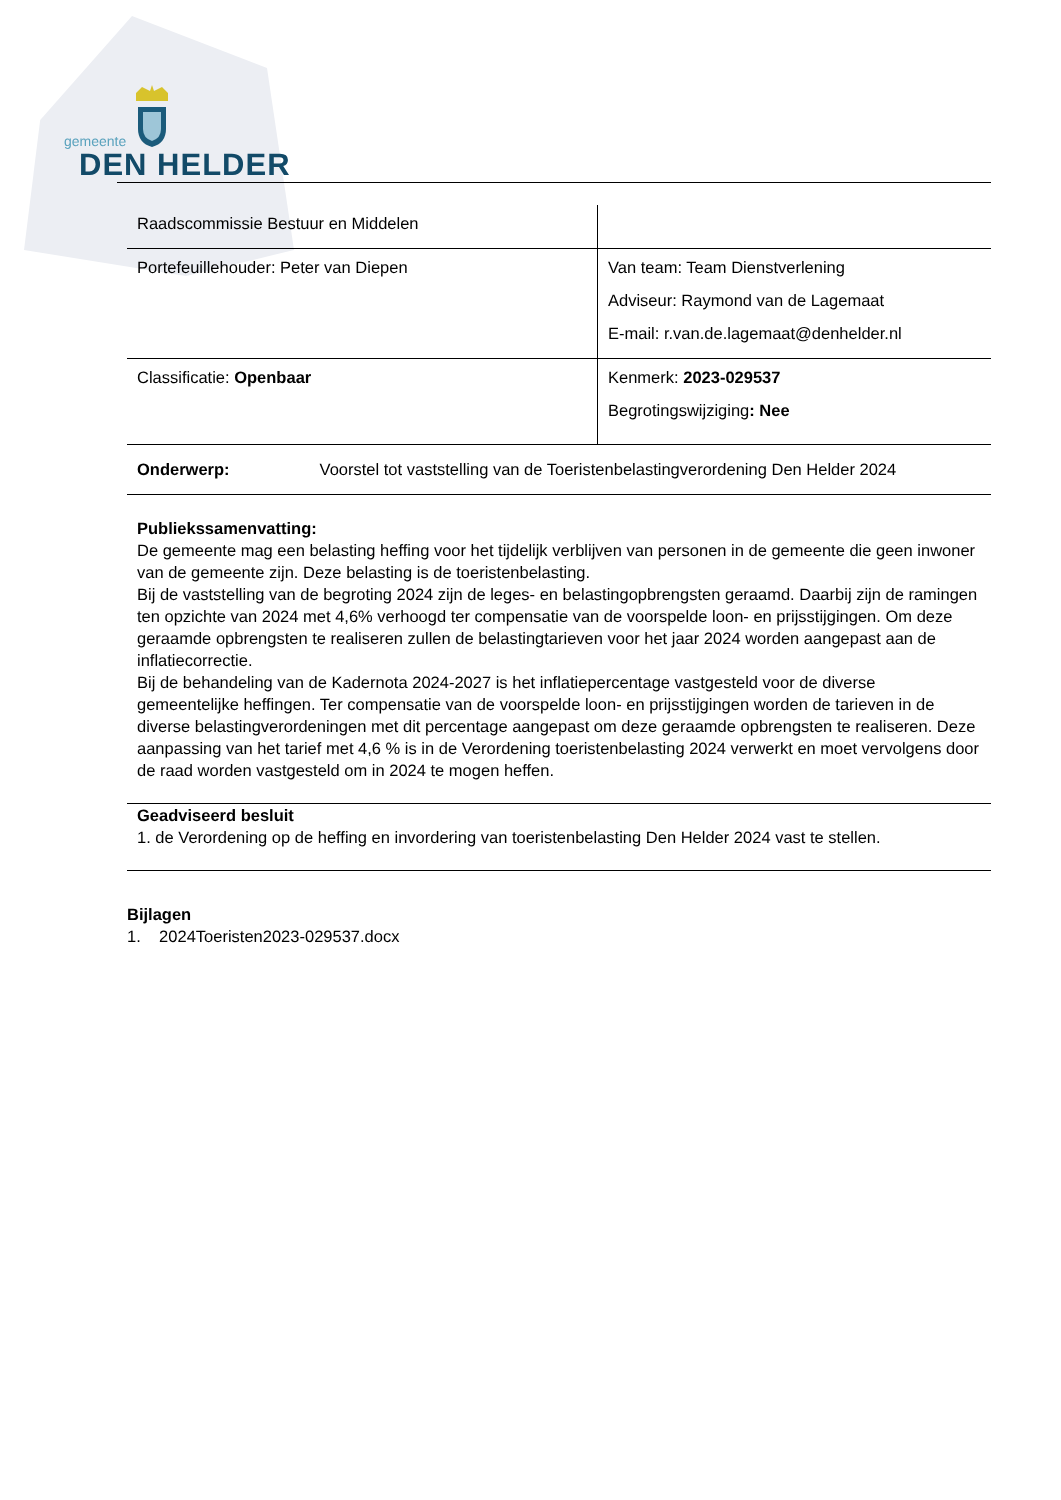gemeente
DEN HELDER
| Raadscommissie Bestuur en Middelen | |
| Portefeuillehouder: Peter van Diepen | Van team: Team Dienstverlening Adviseur: Raymond van de Lagemaat E-mail: r.van.de.lagemaat@denhelder.nl |
| Classificatie: Openbaar | Kenmerk: 2023-029537 Begrotingswijziging : Nee |
| Onderwerp: Voorstel tot vaststelling van de Toeristenbelastingverordening Den Helder 2024 | |
Publiekssamenvatting:
De gemeente mag een belasting heffing voor het tijdelijk verblijven van personen in de gemeente die geen inwoner van de gemeente zijn. Deze belasting is de toeristenbelasting.
Bij de vaststelling van de begroting 2024 zijn de leges- en belastingopbrengsten geraamd. Daarbij zijn de ramingen ten opzichte van 2024 met 4,6% verhoogd ter compensatie van de voorspelde loon- en prijsstijgingen. Om deze geraamde opbrengsten te realiseren zullen de belastingtarieven voor het jaar 2024 worden aangepast aan de inflatiecorrectie.
Bij de behandeling van de Kadernota 2024-2027 is het inflatiepercentage vastgesteld voor de diverse gemeentelijke heffingen. Ter compensatie van de voorspelde loon- en prijsstijgingen worden de tarieven in de diverse belastingverordeningen met dit percentage aangepast om deze geraamde opbrengsten te realiseren. Deze aanpassing van het tarief met 4,6 % is in de Verordening toeristenbelasting 2024 verwerkt en moet vervolgens door de raad worden vastgesteld om in 2024 te mogen heffen.
Geadviseerd besluit
1. de Verordening op de heffing en invordering van toeristenbelasting Den Helder 2024 vast te stellen.
Bijlagen
1. 2024Toeristen2023-029537.docx